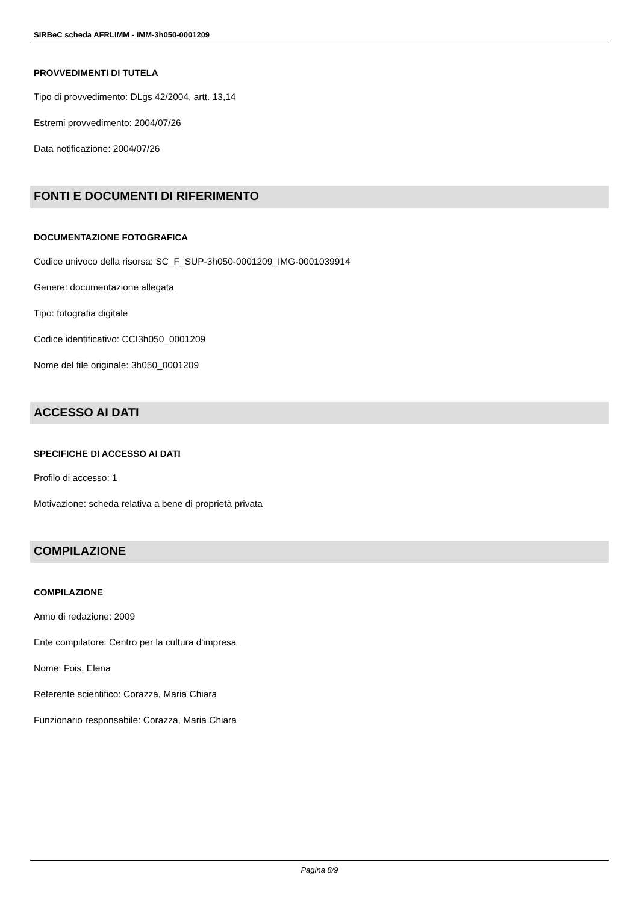SIRBeC scheda AFRLIMM - IMM-3h050-0001209
PROVVEDIMENTI DI TUTELA
Tipo di provvedimento: DLgs 42/2004, artt. 13,14
Estremi provvedimento: 2004/07/26
Data notificazione: 2004/07/26
FONTI E DOCUMENTI DI RIFERIMENTO
DOCUMENTAZIONE FOTOGRAFICA
Codice univoco della risorsa: SC_F_SUP-3h050-0001209_IMG-0001039914
Genere: documentazione allegata
Tipo: fotografia digitale
Codice identificativo: CCI3h050_0001209
Nome del file originale: 3h050_0001209
ACCESSO AI DATI
SPECIFICHE DI ACCESSO AI DATI
Profilo di accesso: 1
Motivazione: scheda relativa a bene di proprietà privata
COMPILAZIONE
COMPILAZIONE
Anno di redazione: 2009
Ente compilatore: Centro per la cultura d'impresa
Nome: Fois, Elena
Referente scientifico: Corazza, Maria Chiara
Funzionario responsabile: Corazza, Maria Chiara
Pagina 8/9